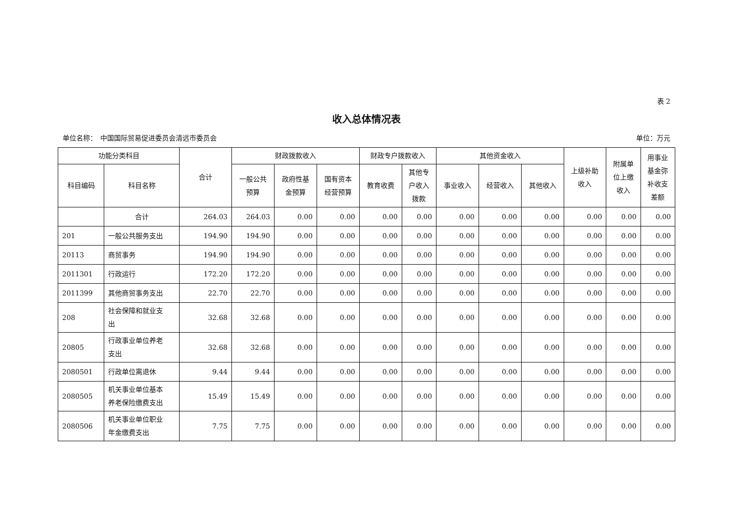表 2
收入总体情况表
单位名称：　中国国际贸易促进委员会清远市委员会 单位：万元
| 功能分类科目 | | 合计 | 财政拨款收入 | | | 财政专户拨款收入 | | 其他资金收入 | | | 上级补助 收入 | 附属单 位上缴 收入 | 用事业 基金弥 补收支 差额 |
| --- | --- | --- | --- | --- | --- | --- | --- | --- | --- | --- | --- | --- | --- |
| 科目编码 | 科目名称 | | 一般公共 预算 | 政府性基 金预算 | 国有资本 经营预算 | 教育收费 | 其他专 户收入 拨款 | 事业收入 | 经营收入 | 其他收入 | | | |
| | 合计 | 264.03 | 264.03 | 0.00 | 0.00 | 0.00 | 0.00 | 0.00 | 0.00 | 0.00 | 0.00 | 0.00 | 0.00 |
| 201 | 一般公共服务支出 | 194.90 | 194.90 | 0.00 | 0.00 | 0.00 | 0.00 | 0.00 | 0.00 | 0.00 | 0.00 | 0.00 | 0.00 |
| 20113 | 商贸事务 | 194.90 | 194.90 | 0.00 | 0.00 | 0.00 | 0.00 | 0.00 | 0.00 | 0.00 | 0.00 | 0.00 | 0.00 |
| 2011301 | 行政运行 | 172.20 | 172.20 | 0.00 | 0.00 | 0.00 | 0.00 | 0.00 | 0.00 | 0.00 | 0.00 | 0.00 | 0.00 |
| 2011399 | 其他商贸事务支出 | 22.70 | 22.70 | 0.00 | 0.00 | 0.00 | 0.00 | 0.00 | 0.00 | 0.00 | 0.00 | 0.00 | 0.00 |
| 208 | 社会保障和就业支 出 | 32.68 | 32.68 | 0.00 | 0.00 | 0.00 | 0.00 | 0.00 | 0.00 | 0.00 | 0.00 | 0.00 | 0.00 |
| 20805 | 行政事业单位养老 支出 | 32.68 | 32.68 | 0.00 | 0.00 | 0.00 | 0.00 | 0.00 | 0.00 | 0.00 | 0.00 | 0.00 | 0.00 |
| 2080501 | 行政单位离退休 | 9.44 | 9.44 | 0.00 | 0.00 | 0.00 | 0.00 | 0.00 | 0.00 | 0.00 | 0.00 | 0.00 | 0.00 |
| 2080505 | 机关事业单位基本 养老保险缴费支出 | 15.49 | 15.49 | 0.00 | 0.00 | 0.00 | 0.00 | 0.00 | 0.00 | 0.00 | 0.00 | 0.00 | 0.00 |
| 2080506 | 机关事业单位职业 年金缴费支出 | 7.75 | 7.75 | 0.00 | 0.00 | 0.00 | 0.00 | 0.00 | 0.00 | 0.00 | 0.00 | 0.00 | 0.00 |